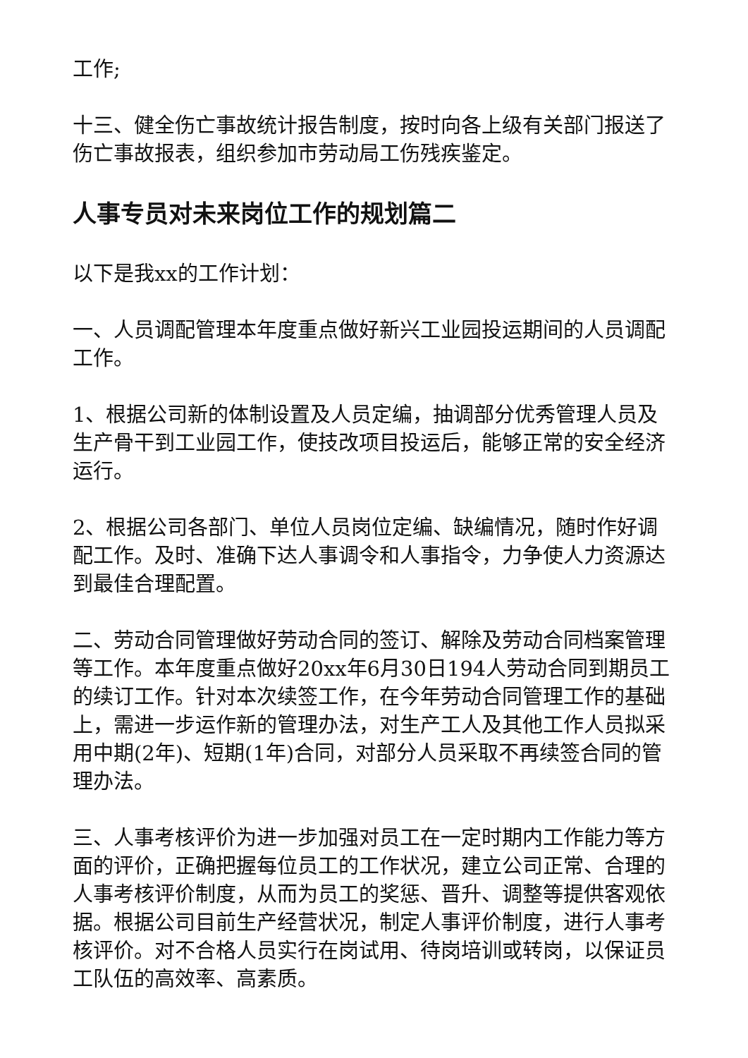工作;
十三、健全伤亡事故统计报告制度，按时向各上级有关部门报送了伤亡事故报表，组织参加市劳动局工伤残疾鉴定。
人事专员对未来岗位工作的规划篇二
以下是我xx的工作计划：
一、人员调配管理本年度重点做好新兴工业园投运期间的人员调配工作。
1、根据公司新的体制设置及人员定编，抽调部分优秀管理人员及生产骨干到工业园工作，使技改项目投运后，能够正常的安全经济运行。
2、根据公司各部门、单位人员岗位定编、缺编情况，随时作好调配工作。及时、准确下达人事调令和人事指令，力争使人力资源达到最佳合理配置。
二、劳动合同管理做好劳动合同的签订、解除及劳动合同档案管理等工作。本年度重点做好20xx年6月30日194人劳动合同到期员工的续订工作。针对本次续签工作，在今年劳动合同管理工作的基础上，需进一步运作新的管理办法，对生产工人及其他工作人员拟采用中期(2年)、短期(1年)合同，对部分人员采取不再续签合同的管理办法。
三、人事考核评价为进一步加强对员工在一定时期内工作能力等方面的评价，正确把握每位员工的工作状况，建立公司正常、合理的人事考核评价制度，从而为员工的奖惩、晋升、调整等提供客观依据。根据公司目前生产经营状况，制定人事评价制度，进行人事考核评价。对不合格人员实行在岗试用、待岗培训或转岗，以保证员工队伍的高效率、高素质。